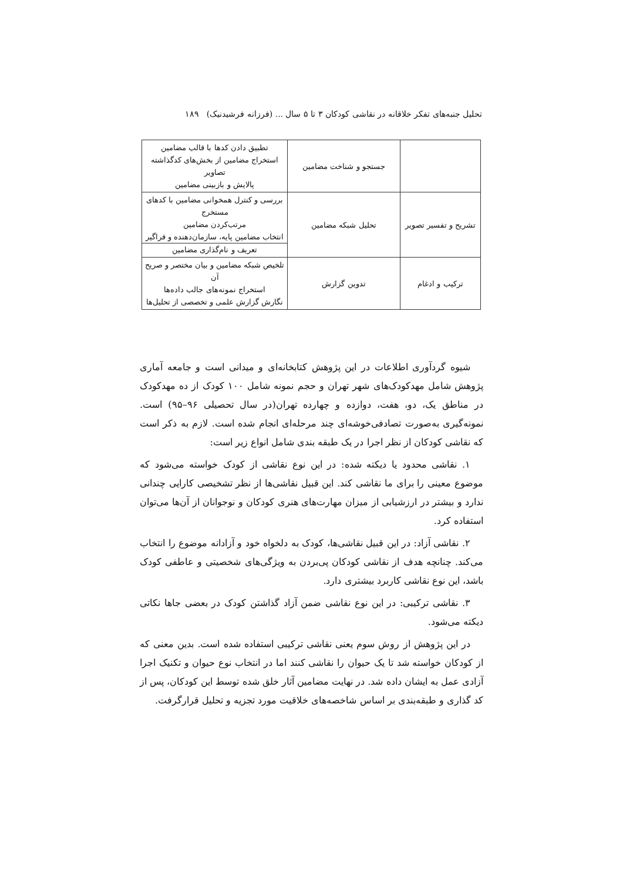تحلیل جنبه‌های تفکر خلاقانه در نقاشی کودکان ۳ تا ۵ سال ... (فرزانه فرشیدنیک) ۱۸۹
| | جستجو و شناخت مضامین | تطبیق دادن کدها با قالب مضامین استخراج مضامین از بخش‌های کدگذاشته تصاویر پالایش و بازبینی مضامین |
| تشریح و تفسیر تصویر | تحلیل شبکه مضامین | بررسی و کنترل همخوانی مضامین با کدهای مستخرج مرتب‌کردن مضامین انتخاب مضامین پایه، سازمان‌دهنده و فراگیر تعریف و نام‌گذاری مضامین |
| ترکیب و ادغام | تدوین گزارش | تلخیص شبکه مضامین و بیان مختصر و صریح آن استخراج نمونه‌های جالب داده‌ها نگارش گزارش علمی و تخصصی از تحلیل‌ها |
شیوه گردآوری اطلاعات در این پژوهش کتابخانه‌ای و میدانی است و جامعه آماری پژوهش شامل مهدکودک‌های شهر تهران و حجم نمونه شامل ۱۰۰ کودک از ده مهدکودک در مناطق یک، دو، هفت، دوازده و چهارده تهران(در سال تحصیلی ۹۶–۹۵) است. نمونه‌گیری به‌صورت تصادفی‌خوشه‌ای چند مرحله‌ای انجام شده است. لازم به ذکر است که نقاشی کودکان از نظر اجرا در یک طبقه بندی شامل انواع زیر است:
۱. نقاشی محدود یا دیکته شده: در این نوع نقاشی از کودک خواسته می‌شود که موضوع معینی را برای ما نقاشی کند. این قبیل نقاشی‌ها از نظر تشخیصی کارایی چندانی ندارد و بیشتر در ارزشیابی از میزان مهارت‌های هنری کودکان و نوجوانان از آن‌ها می‌توان استفاده کرد.
۲. نقاشی آزاد: در این قبیل نقاشی‌ها، کودک به دلخواه خود و آزادانه موضوع را انتخاب می‌کند. چنانچه هدف از نقاشی کودکان پی‌بردن به ویژگی‌های شخصیتی و عاطفی کودک باشد، این نوع نقاشی کاربرد بیشتری دارد.
۳. نقاشی ترکیبی: در این نوع نقاشی ضمن آزاد گذاشتن کودک در بعضی جاها نکاتی دیکته می‌شود.
در این پژوهش از روش سوم یعنی نقاشی ترکیبی استفاده شده است. بدین معنی که از کودکان خواسته شد تا یک حیوان را نقاشی کنند اما در انتخاب نوع حیوان و تکنیک اجرا آزادی عمل به ایشان داده شد. در نهایت مضامین آثار خلق شده توسط این کودکان، پس از کد گذاری و طبقه‌بندی بر اساس شاخصه‌های خلاقیت مورد تجزیه و تحلیل قرارگرفت.